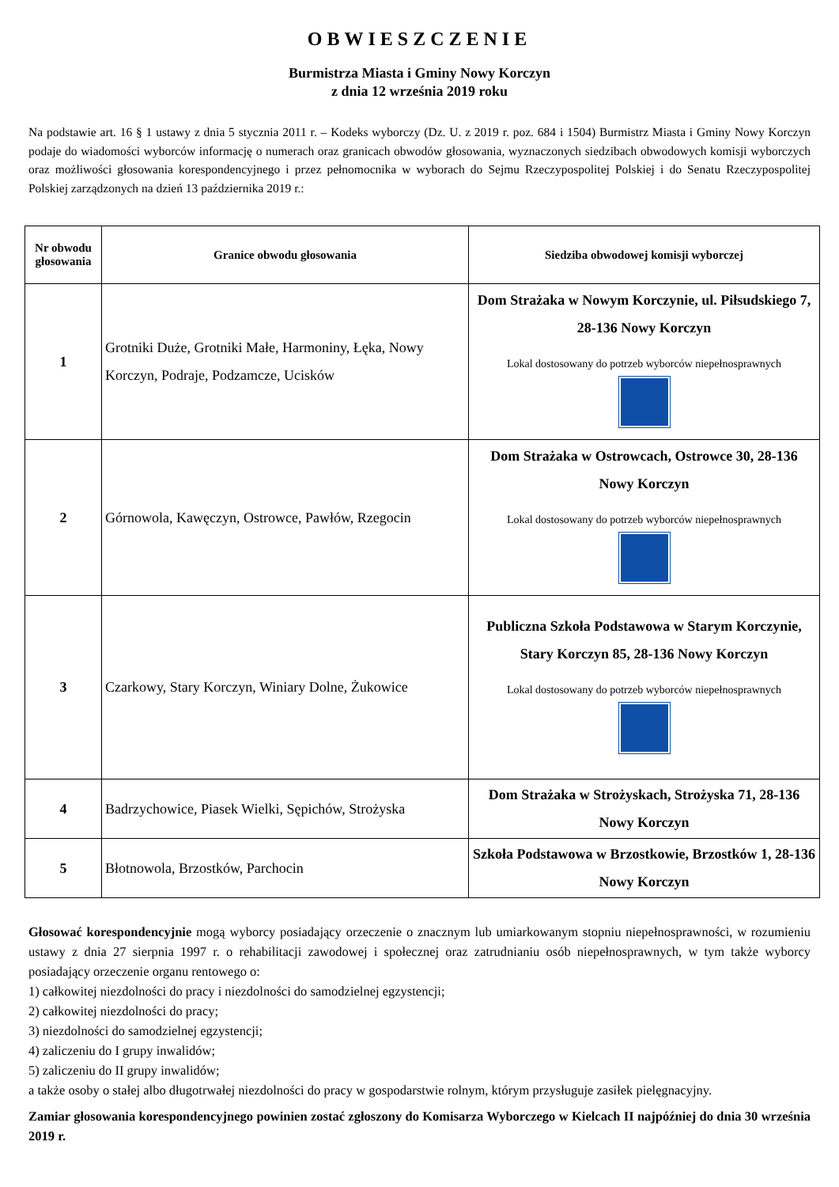OBWIESZCZENIE
Burmistrza Miasta i Gminy Nowy Korczyn
z dnia 12 września 2019 roku
Na podstawie art. 16 § 1 ustawy z dnia 5 stycznia 2011 r. – Kodeks wyborczy (Dz. U. z 2019 r. poz. 684 i 1504) Burmistrz Miasta i Gminy Nowy Korczyn podaje do wiadomości wyborców informację o numerach oraz granicach obwodów głosowania, wyznaczonych siedzibach obwodowych komisji wyborczych oraz możliwości głosowania korespondencyjnego i przez pełnomocnika w wyborach do Sejmu Rzeczypospolitej Polskiej i do Senatu Rzeczypospolitej Polskiej zarządzonych na dzień 13 października 2019 r.:
| Nr obwodu głosowania | Granice obwodu głosowania | Siedziba obwodowej komisji wyborczej |
| --- | --- | --- |
| 1 | Grotniki Duże, Grotniki Małe, Harmoniny, Łęka, Nowy Korczyn, Podraje, Podzamcze, Ucisków | Dom Strażaka w Nowym Korczynie, ul. Piłsudskiego 7, 28-136 Nowy Korczyn Lokal dostosowany do potrzeb wyborców niepełnosprawnych |
| 2 | Górnowola, Kawęczyn, Ostrowce, Pawłów, Rzegocin | Dom Strażaka w Ostrowcach, Ostrowce 30, 28-136 Nowy Korczyn Lokal dostosowany do potrzeb wyborców niepełnosprawnych |
| 3 | Czarkowy, Stary Korczyn, Winiary Dolne, Żukowice | Publiczna Szkoła Podstawowa w Starym Korczynie, Stary Korczyn 85, 28-136 Nowy Korczyn Lokal dostosowany do potrzeb wyborców niepełnosprawnych |
| 4 | Badrzychowice, Piasek Wielki, Sępichów, Strożyska | Dom Strażaka w Strożyskach, Strożyska 71, 28-136 Nowy Korczyn |
| 5 | Błotnowola, Brzostków, Parchocin | Szkoła Podstawowa w Brzostkowie, Brzostków 1, 28-136 Nowy Korczyn |
Głosować korespondencyjnie mogą wyborcy posiadający orzeczenie o znacznym lub umiarkowanym stopniu niepełnosprawności, w rozumieniu ustawy z dnia 27 sierpnia 1997 r. o rehabilitacji zawodowej i społecznej oraz zatrudnianiu osób niepełnosprawnych, w tym także wyborcy posiadający orzeczenie organu rentowego o:
1) całkowitej niezdolności do pracy i niezdolności do samodzielnej egzystencji;
2) całkowitej niezdolności do pracy;
3) niezdolności do samodzielnej egzystencji;
4) zaliczeniu do I grupy inwalidów;
5) zaliczeniu do II grupy inwalidów;
a także osoby o stałej albo długotrwałej niezdolności do pracy w gospodarstwie rolnym, którym przysługuje zasiłek pielęgnacyjny.
Zamiar głosowania korespondencyjnego powinien zostać zgłoszony do Komisarza Wyborczego w Kielcach II najpóźniej do dnia 30 września 2019 r.